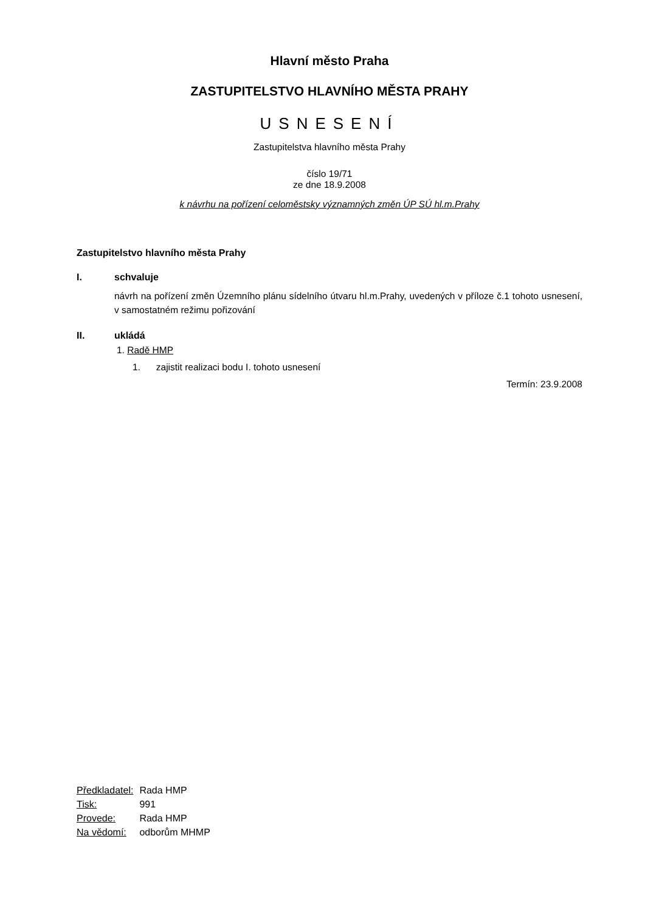Hlavní město Praha
ZASTUPITELSTVO HLAVNÍHO MĚSTA PRAHY
USNESENÍ
Zastupitelstva hlavního města Prahy
číslo 19/71
ze dne 18.9.2008
k návrhu na pořízení celoměstsky významných změn ÚP SÚ hl.m.Prahy
Zastupitelstvo hlavního města Prahy
I. schvaluje
návrh na pořízení změn Územního plánu sídelního útvaru hl.m.Prahy, uvedených v příloze č.1 tohoto usnesení, v samostatném režimu pořizování
II. ukládá
1. Radě HMP
1. zajistit realizaci bodu I. tohoto usnesení
Termín: 23.9.2008
| Předkladatel: | Rada HMP |
| Tisk: | 991 |
| Provede: | Rada HMP |
| Na vědomí: | odborům MHMP |